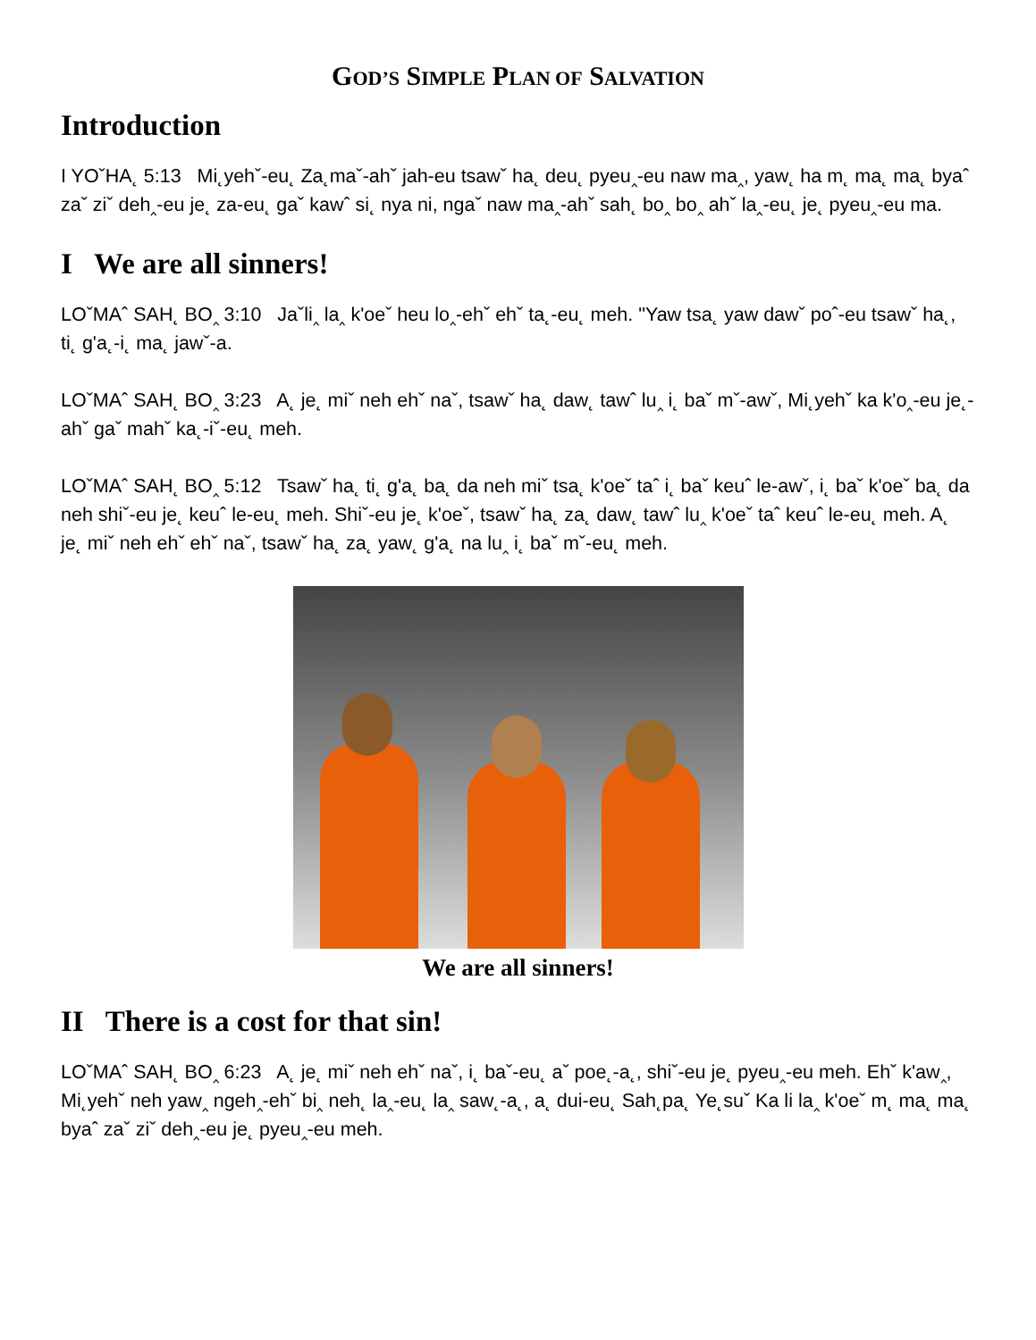GOD’S SIMPLE PLAN OF SALVATION
Introduction
I YOˇHA˛ 5:13 Mi˛yehˇ-eu˛ Za˛maˇ-ahˇ jah-eu tsawˇ ha˛ deu˛ pyeu‸-eu naw ma‸, yaw˛ ha m˛ ma˛ ma˛ byaˆ zaˇ ziˇ deh‸-eu je˛ za-eu˛ gaˇ kawˆ si˛ nya ni, ngaˇ naw ma‸-ahˇ sah˛ bo‸ bo‸ ahˇ la‸-eu˛ je˛ pyeu‸-eu ma.
I We are all sinners!
LOˇMAˆ SAH˛ BO‸ 3:10 Jaˇli‸ la‸ k'oeˇ heu lo‸-ehˇ ehˇ ta˛-eu˛ meh. "Yaw tsa˛ yaw dawˇ poˆ-eu tsawˇ ha˛, ti˛ g'a˛-i˛ ma˛ jawˇ-a.
LOˇMAˆ SAH˛ BO‸ 3:23 A˛ je˛ miˇ neh ehˇ naˇ, tsawˇ ha˛ daw˛ tawˆ lu‸ i˛ baˇ mˇ-awˇ, Mi˛yehˇ ka k'o‸-eu je˛-ahˇ gaˇ mahˇ ka˛-iˇ-eu˛ meh.
LOˇMAˆ SAH˛ BO‸ 5:12 Tsawˇ ha˛ ti˛ g'a˛ ba˛ da neh miˇ tsa˛ k'oeˇ taˆ i˛ baˇ keuˆ le-awˇ, i˛ baˇ k'oeˇ ba˛ da neh shiˇ-eu je˛ keuˆ le-eu˛ meh. Shiˇ-eu je˛ k'oeˇ, tsawˇ ha˛ za˛ daw˛ tawˆ lu‸ k'oeˇ taˆ keuˆ le-eu˛ meh. A˛ je˛ miˇ neh ehˇ ehˇ naˇ, tsawˇ ha˛ za˛ yaw˛ g'a˛ na lu‸ i˛ baˇ mˇ-eu˛ meh.
We are all sinners!
II There is a cost for that sin!
LOˇMAˆ SAH˛ BO‸ 6:23 A˛ je˛ miˇ neh ehˇ naˇ, i˛ baˇ-eu˛ aˇ poe˛-a˛, shiˇ-eu je˛ pyeu‸-eu meh. Ehˇ k'aw‸, Mi˛yehˇ neh yaw‸ ngeh‸-ehˇ bi‸ neh˛ la‸-eu˛ la‸ saw˛-a˛, a˛ dui-eu˛ Sah˛pa˛ Ye˛suˇ Ka li la‸ k'oeˇ m˛ ma˛ ma˛ byaˆ zaˇ ziˇ deh‸-eu je˛ pyeu‸-eu meh.